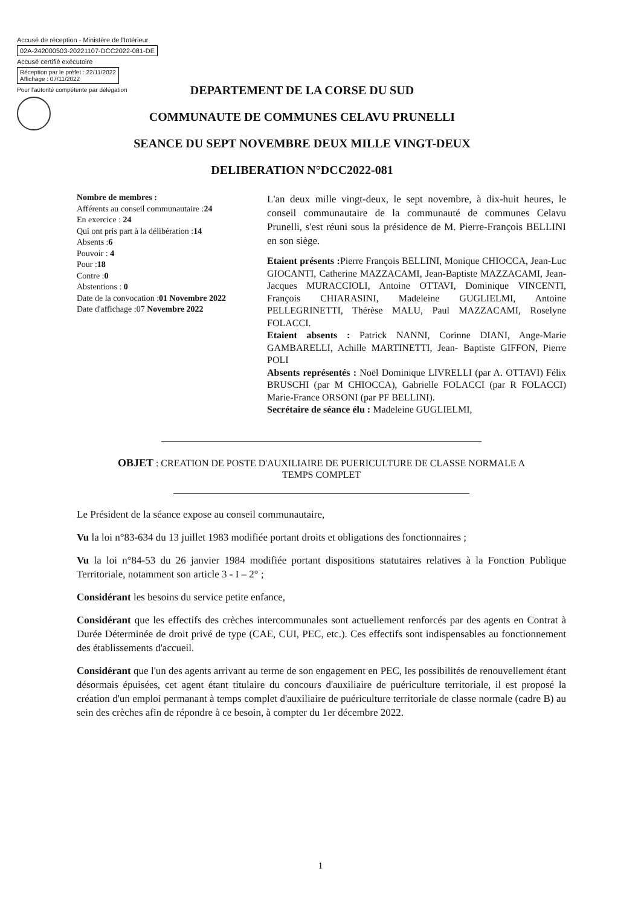Accusé de réception - Ministère de l'Intérieur
02A-242000503-20221107-DCC2022-081-DE
Accusé certifié exécutoire
Réception par le préfet : 22/11/2022
Affichage : 07/11/2022
Pour l'autorité compétente par délégation
DEPARTEMENT DE LA CORSE DU SUD
COMMUNAUTE DE COMMUNES CELAVU PRUNELLI
SEANCE DU SEPT NOVEMBRE DEUX MILLE VINGT-DEUX
DELIBERATION N°DCC2022-081
Nombre de membres :
Afférents au conseil communautaire :24
En exercice : 24
Qui ont pris part à la délibération :14
Absents :6
Pouvoir : 4
Pour :18
Contre :0
Abstentions : 0
Date de la convocation :01 Novembre 2022
Date d'affichage :07 Novembre 2022
L'an deux mille vingt-deux, le sept novembre, à dix-huit heures, le conseil communautaire de la communauté de communes Celavu Prunelli, s'est réuni sous la présidence de M. Pierre-François BELLINI en son siège.
Etaient présents : Pierre François BELLINI, Monique CHIOCCA, Jean-Luc GIOCANTI, Catherine MAZZACAMI, Jean-Baptiste MAZZACAMI, Jean-Jacques MURACCIOLI, Antoine OTTAVI, Dominique VINCENTI, François CHIARASINI, Madeleine GUGLIELMI, Antoine PELLEGRINETTI, Thérèse MALU, Paul MAZZACAMI, Roselyne FOLACCI.
Etaient absents : Patrick NANNI, Corinne DIANI, Ange-Marie GAMBARELLI, Achille MARTINETTI, Jean- Baptiste GIFFON, Pierre POLI
Absents représentés : Noël Dominique LIVRELLI (par A. OTTAVI) Félix BRUSCHI (par M CHIOCCA), Gabrielle FOLACCI (par R FOLACCI) Marie-France ORSONI (par PF BELLINI).
Secrétaire de séance élu : Madeleine GUGLIELMI,
OBJET : CREATION DE POSTE D'AUXILIAIRE DE PUERICULTURE DE CLASSE NORMALE A
TEMPS COMPLET
Le Président de la séance expose au conseil communautaire,
Vu la loi n°83-634 du 13 juillet 1983 modifiée portant droits et obligations des fonctionnaires ;
Vu la loi n°84-53 du 26 janvier 1984 modifiée portant dispositions statutaires relatives à la Fonction Publique Territoriale, notamment son article 3 - I – 2° ;
Considérant les besoins du service petite enfance,
Considérant que les effectifs des crèches intercommunales sont actuellement renforcés par des agents en Contrat à Durée Déterminée de droit privé de type (CAE, CUI, PEC, etc.). Ces effectifs sont indispensables au fonctionnement des établissements d'accueil.
Considérant que l'un des agents arrivant au terme de son engagement en PEC, les possibilités de renouvellement étant désormais épuisées, cet agent étant titulaire du concours d'auxiliaire de puériculture territoriale, il est proposé la création d'un emploi permanant à temps complet d'auxiliaire de puériculture territoriale de classe normale (cadre B) au sein des crèches afin de répondre à ce besoin, à compter du 1er décembre 2022.
1